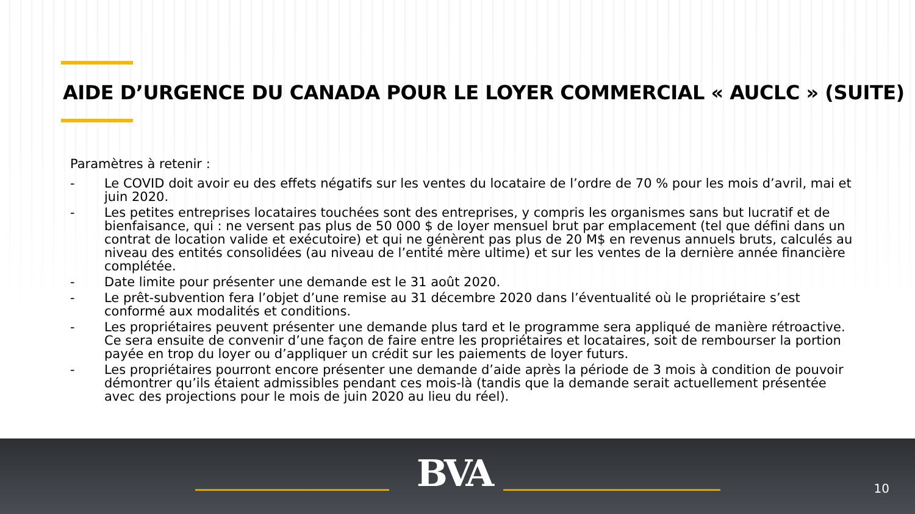AIDE D’URGENCE DU CANADA POUR LE LOYER COMMERCIAL « AUCLC » (SUITE)
Paramètres à retenir :
- Le COVID doit avoir eu des effets négatifs sur les ventes du locataire de l’ordre de 70 % pour les mois d’avril, mai et juin 2020.
- Les petites entreprises locataires touchées sont des entreprises, y compris les organismes sans but lucratif et de bienfaisance, qui : ne versent pas plus de 50 000 $ de loyer mensuel brut par emplacement (tel que défini dans un contrat de location valide et exécutoire) et qui ne génèrent pas plus de 20 M$ en revenus annuels bruts, calculés au niveau des entités consolidées (au niveau de l’entité mère ultime) et sur les ventes de la dernière année financière complétée.
- Date limite pour présenter une demande est le 31 août 2020.
- Le prêt-subvention fera l’objet d’une remise au 31 décembre 2020 dans l’éventualité où le propriétaire s’est conformé aux modalités et conditions.
- Les propriétaires peuvent présenter une demande plus tard et le programme sera appliqué de manière rétroactive. Ce sera ensuite de convenir d’une façon de faire entre les propriétaires et locataires, soit de rembourser la portion payée en trop du loyer ou d’appliquer un crédit sur les paiements de loyer futurs.
- Les propriétaires pourront encore présenter une demande d’aide après la période de 3 mois à condition de pouvoir démontrer qu’ils étaient admissibles pendant ces mois-là (tandis que la demande serait actuellement présentée avec des projections pour le mois de juin 2020 au lieu du réel).
BVA 10